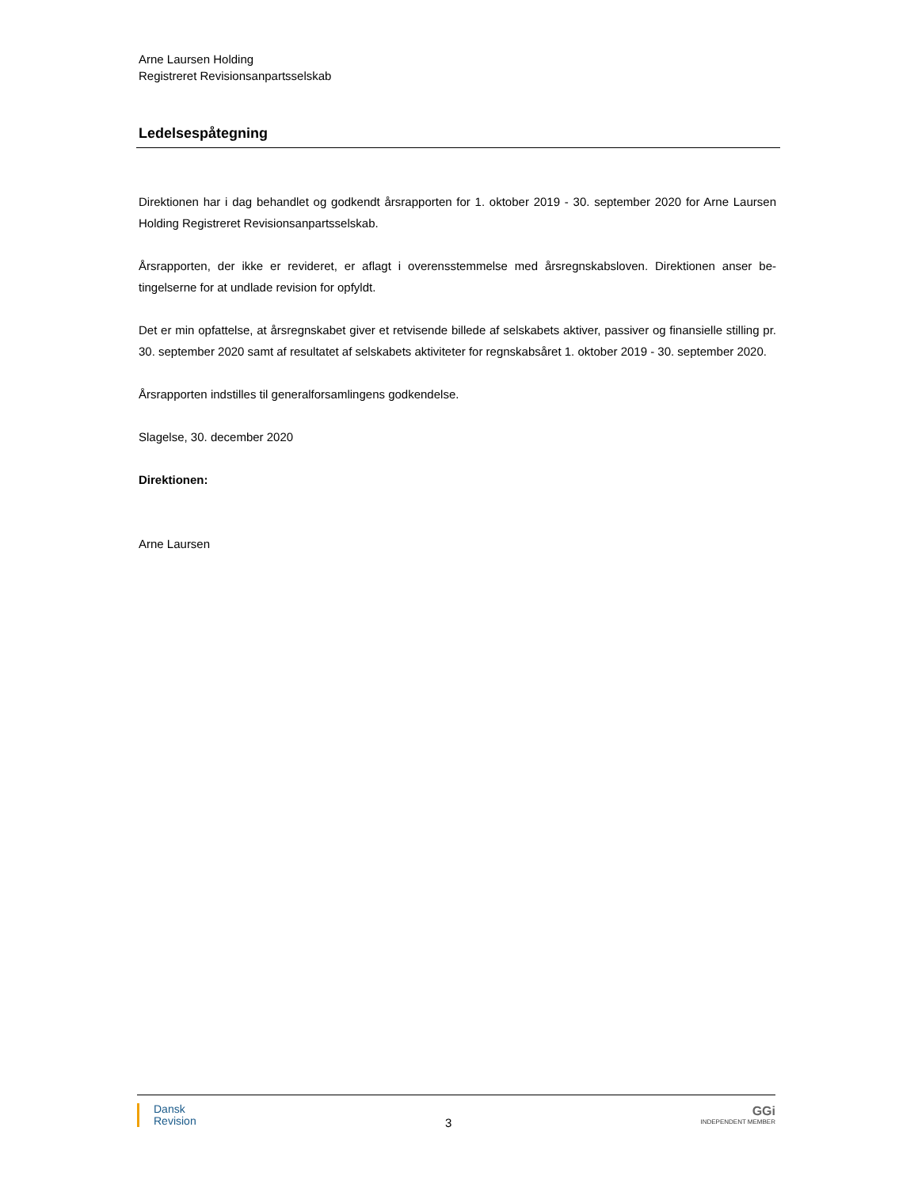Arne Laursen Holding
Registreret Revisionsanpartsselskab
Ledelsespåtegning
Direktionen har i dag behandlet og godkendt årsrapporten for 1. oktober 2019 - 30. september 2020 for Arne Laursen Holding Registreret Revisionsanpartsselskab.
Årsrapporten, der ikke er revideret, er aflagt i overensstemmelse med årsregnskabsloven. Direktionen anser be-tingelserne for at undlade revision for opfyldt.
Det er min opfattelse, at årsregnskabet giver et retvisende billede af selskabets aktiver, passiver og finansielle stilling pr. 30. september 2020 samt af resultatet af selskabets aktiviteter for regnskabsåret 1. oktober 2019 - 30. september 2020.
Årsrapporten indstilles til generalforsamlingens godkendelse.
Slagelse, 30. december 2020
Direktionen:
Arne Laursen
Dansk
Revision
3
GGi
INDEPENDENT MEMBER